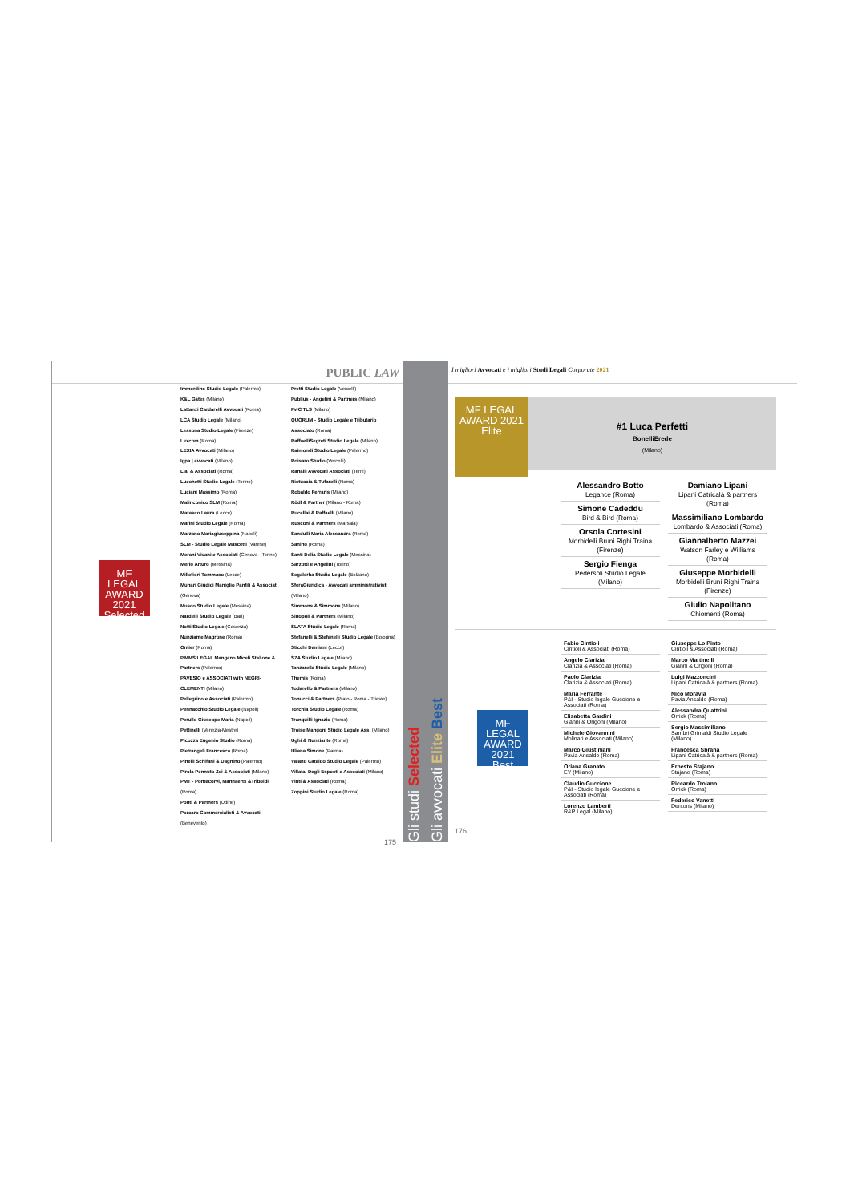PUBLIC LAW
MF LEGAL AWARD 2021
Selected
Immordino Studio Legale (Palermo)
K&L Gates (Milano)
Lattanzi Cardarelli Avvocati (Roma)
LCA Studio Legale (Milano)
Lessona Studio Legale (Firenze)
Lexcom (Roma)
LEXIA Avvocati (Milano)
Igpa | avvocati (Milano)
Liai & Associati (Roma)
Lucchetti Studio Legale (Torino)
Luciani Massimo (Roma)
Malinconico SLM (Roma)
Marasco Laura (Lecce)
Marini Studio Legale (Roma)
Marzano Mariagiuseppina (Napoli)
SLM - Studio Legale Mascetti (Varese)
Merani Vivani e Associati (Genova - Torino)
Merlo Arturo (Messina)
Millefiori Tommaso (Lecce)
Munari Giudici Maniglio Panfili & Associati (Genova)
Musco Studio Legale (Messina)
Nardelli Studio Legale (Bari)
Notti Studio Legale (Cosenza)
Nunziante Magrone (Roma)
Ontier (Roma)
P.MMS LEGAL Mangano Miceli Stallone & Partners (Palermo)
PAVESIO e ASSOCIATI with NEGRI-CLEMENTI (Milano)
Pellegrino e Associati (Palermo)
Pennacchio Studio Legale (Napoli)
Perullo Giuseppe Maria (Napoli)
Pettinelli (Venezia-Mestre)
Picozza Eugenio Studio (Roma)
Pietrangeli Francesca (Roma)
Pinelli Schifani & Dagnino (Palermo)
Pirola Pennuto Zei & Associati (Milano)
PMT - Pontecorvi, Mannaerts &Triboldi (Roma)
Ponti & Partners (Udine)
Porcaro Commercialisti & Avvocati (Benevento)
Pretti Studio Legale (Vercelli)
Publius - Angelini & Partners (Milano)
PwC TLS (Milano)
QUORUM - Studio Legale e Tributario Associato (Roma)
RaffaelliSegreti Studio Legale (Milano)
Raimondi Studio Legale (Palermo)
Roisaro Studio (Vercelli)
Ranalli Avvocati Associati (Terni)
Ristuccia & Tufarelli (Roma)
Robaldo Ferraris (Milano)
Rödl & Partner (Milano - Roma)
Rucellai & Raffaelli (Milano)
Rusconi & Partners (Marsala)
Sandulli Maria Alessandra (Roma)
Sanino (Roma)
Santi Delia Studio Legale (Messina)
Sarzotti e Angelini (Torino)
Segalerba Studio Legale (Bolzano)
SferaGiuridica - Avvocati amministrativisti (Milano)
Simmons & Simmons (Milano)
Sinopoli & Partners (Milano)
SLATA Studio Legale (Roma)
Stefanelli & Stefanelli Studio Legale (Bologna)
Sticchi Damiani (Lecce)
SZA Studio Legale (Milano)
Tanzarella Studio Legale (Milano)
Themis (Roma)
Todarello & Partners (Milano)
Tonucci & Partners (Prato - Roma - Trieste)
Torchia Studio Legale (Roma)
Tranquilli Ignazio (Roma)
Troise Mangoni Studio Legale Ass. (Milano)
Ughi & Nunziante (Roma)
Uliana Simone (Parma)
Vaiano Cataldo Studio Legale (Palermo)
Villata, Degli Esposti e Associati (Milano)
Vinti & Associati (Roma)
Zoppini Studio Legale (Roma)
175
Gli studi Selected
Gli avvocati Elite Best
I migliori Avvocati e i migliori Studi Legali Corporate 2021
MF LEGAL AWARD 2021
Elite
#1 Luca Perfetti
BonelliErede
(Milano)
Alessandro Botto
Legance (Roma)
Simone Cadeddu
Bird & Bird (Roma)
Orsola Cortesini
Morbidelli Bruni Righi Traina (Firenze)
Sergio Fienga
Pedersoli Studio Legale (Milano)
Damiano Lipani
Lipani Catricalà & partners (Roma)
Massimiliano Lombardo
Lombardo & Associati (Roma)
Giannalberto Mazzei
Watson Farley e Williams (Roma)
Giuseppe Morbidelli
Morbidelli Bruni Righi Traina (Firenze)
Giulio Napolitano
Chiomenti (Roma)
MF LEGAL AWARD 2021
Best
Fabio Cintioli
Cintioli & Associati (Roma)
Angelo Clarizia
Clarizia & Associati (Roma)
Paolo Clarizia
Clarizia & Associati (Roma)
Maria Ferrante
P&I - Studio legale Guccione e Associati (Roma)
Elisabetta Gardini
Gianni & Origoni (Milano)
Michele Giovannini
Molinari e Associati (Milano)
Marco Giustiniani
Pavia Ansaldo (Roma)
Oriana Granato
EY (Milano)
Claudio Guccione
P&I - Studio legale Guccione e Associati (Roma)
Lorenzo Lamberti
R&P Legal (Milano)
Giuseppe Lo Pinto
Cintioli & Associati (Roma)
Marco Martinelli
Gianni & Origoni (Roma)
Luigi Mazzoncini
Lipani Catricalà & partners (Roma)
Nico Moravia
Pavia Ansaldo (Roma)
Alessandra Quattrini
Orrick (Roma)
Sergio Massimiliano
Sambri Grimaldi Studio Legale (Milano)
Francesca Sbrana
Lipani Catricalà & partners (Roma)
Ernesto Stajano
Stajano (Roma)
Riccardo Troiano
Orrick (Roma)
Federico Vanetti
Dentons (Milano)
176